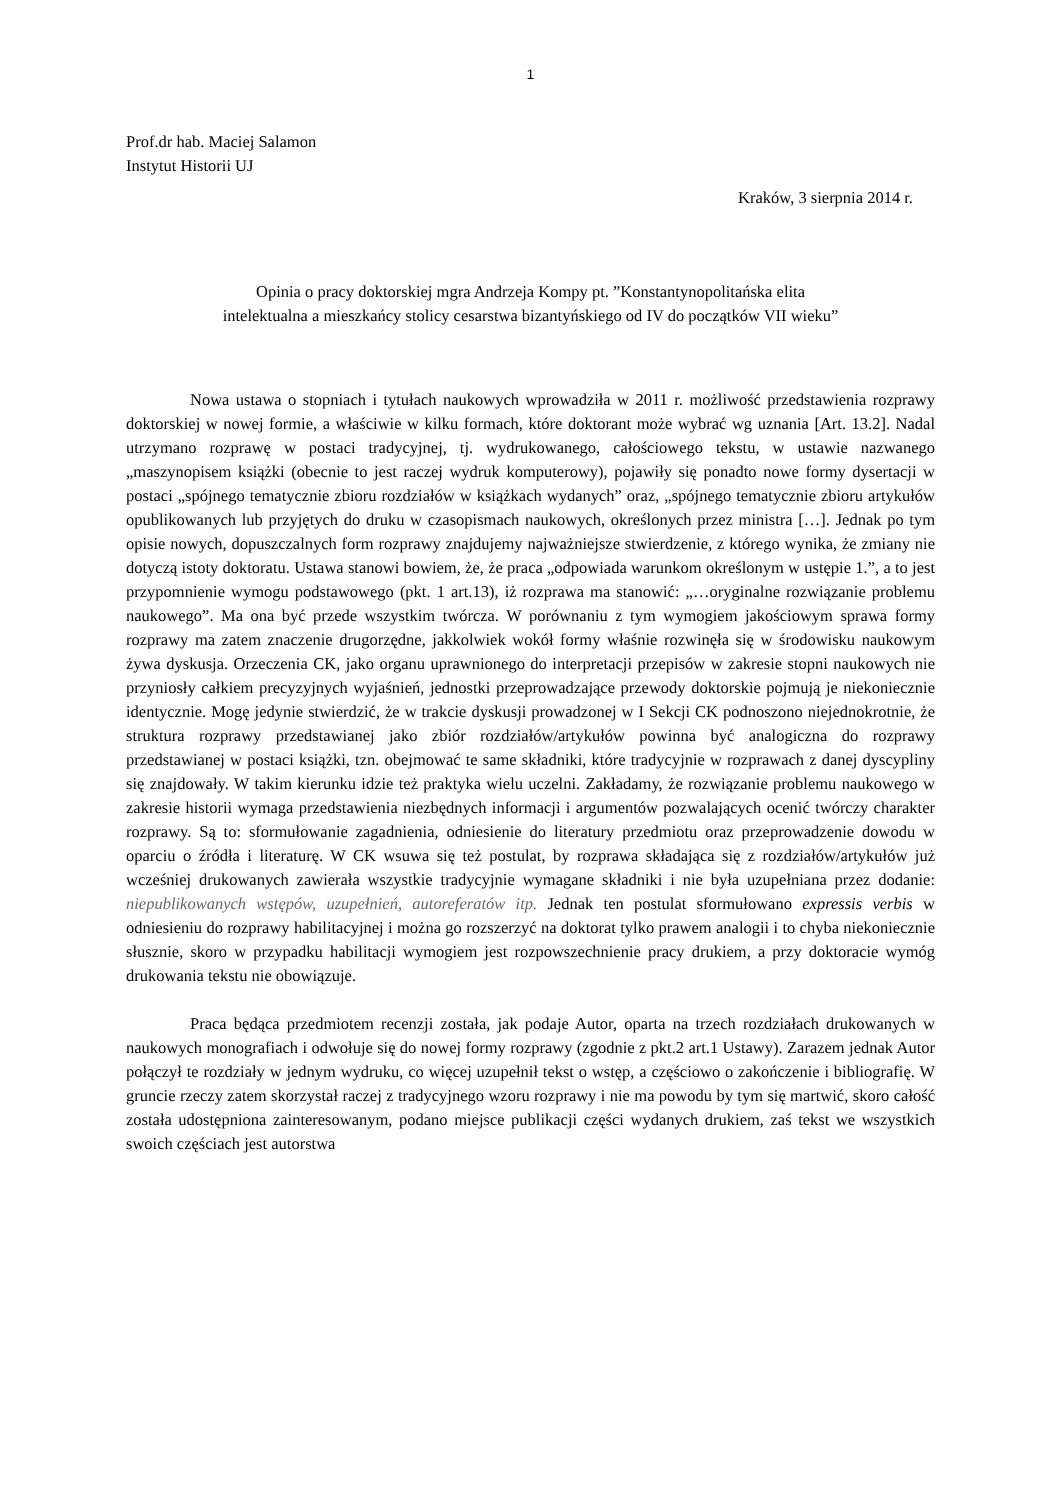1
Prof.dr hab. Maciej Salamon
Instytut Historii UJ
Kraków, 3 sierpnia 2014 r.
Opinia o pracy doktorskiej mgra Andrzeja Kompy pt. ”Konstantynopolitańska elita
intelektualna a mieszkańcy stolicy cesarstwa bizantyńskiego od IV do początków VII wieku”
Nowa ustawa o stopniach i tytułach naukowych wprowadziła w 2011 r. możliwość przedstawienia rozprawy doktorskiej w nowej formie, a właściwie w kilku formach, które doktorant może wybrać wg uznania [Art. 13.2]. Nadal utrzymano rozprawę w postaci tradycyjnej, tj. wydrukowanego, całościowego tekstu, w ustawie nazwanego „maszynopisem książki (obecnie to jest raczej wydruk komputerowy), pojawiły się ponadto nowe formy dysertacji w postaci „spójnego tematycznie zbioru rozdziałów w książkach wydanych” oraz, „spójnego tematycznie zbioru artykułów opublikowanych lub przyjętych do druku w czasopismach naukowych, określonych przez ministra […]. Jednak po tym opisie nowych, dopuszczalnych form rozprawy znajdujemy najważniejsze stwierdzenie, z którego wynika, że zmiany nie dotyczą istoty doktoratu. Ustawa stanowi bowiem, że, że praca „odpowiada warunkom określonym w ustępie 1.”, a to jest przypomnienie wymogu podstawowego (pkt. 1 art.13), iż rozprawa ma stanowić: „…oryginalne rozwiązanie problemu naukowego”. Ma ona być przede wszystkim twórcza. W porównaniu z tym wymogiem jakościowym sprawa formy rozprawy ma zatem znaczenie drugorzędne, jakkolwiek wokół formy właśnie rozwinęła się w środowisku naukowym żywa dyskusja. Orzeczenia CK, jako organu uprawnionego do interpretacji przepisów w zakresie stopni naukowych nie przyniosły całkiem precyzyjnych wyjaśnień, jednostki przeprowadzające przewody doktorskie pojmują je niekoniecznie identycznie. Mogę jedynie stwierdzić, że w trakcie dyskusji prowadzonej w I Sekcji CK podnoszono niejednokrotnie, że struktura rozprawy przedstawianej jako zbiór rozdziałów/artykułów powinna być analogiczna do rozprawy przedstawianej w postaci książki, tzn. obejmować te same składniki, które tradycyjnie w rozprawach z danej dyscypliny się znajdowały. W takim kierunku idzie też praktyka wielu uczelni. Zakładamy, że rozwiązanie problemu naukowego w zakresie historii wymaga przedstawienia niezbędnych informacji i argumentów pozwalających ocenić twórczy charakter rozprawy. Są to: sformułowanie zagadnienia, odniesienie do literatury przedmiotu oraz przeprowadzenie dowodu w oparciu o źródła i literaturę. W CK wsuwa się też postulat, by rozprawa składająca się z rozdziałów/artykułów już wcześniej drukowanych zawierała wszystkie tradycyjnie wymagane składniki i nie była uzupełniana przez dodanie: niepublikowanych wstępów, uzupełnień, autoreferatów itp. Jednak ten postulat sformułowano expressis verbis w odniesieniu do rozprawy habilitacyjnej i można go rozszerzyć na doktorat tylko prawem analogii i to chyba niekoniecznie słusznie, skoro w przypadku habilitacji wymogiem jest rozpowszechnienie pracy drukiem, a przy doktoracie wymóg drukowania tekstu nie obowiązuje.
Praca będąca przedmiotem recenzji została, jak podaje Autor, oparta na trzech rozdziałach drukowanych w naukowych monografiach i odwołuje się do nowej formy rozprawy (zgodnie z pkt.2 art.1 Ustawy). Zarazem jednak Autor połączył te rozdziały w jednym wydruku, co więcej uzupełnił tekst o wstęp, a częściowo o zakończenie i bibliografię. W gruncie rzeczy zatem skorzystał raczej z tradycyjnego wzoru rozprawy i nie ma powodu by tym się martwić, skoro całość została udostępniona zainteresowanym, podano miejsce publikacji części wydanych drukiem, zaś tekst we wszystkich swoich częściach jest autorstwa